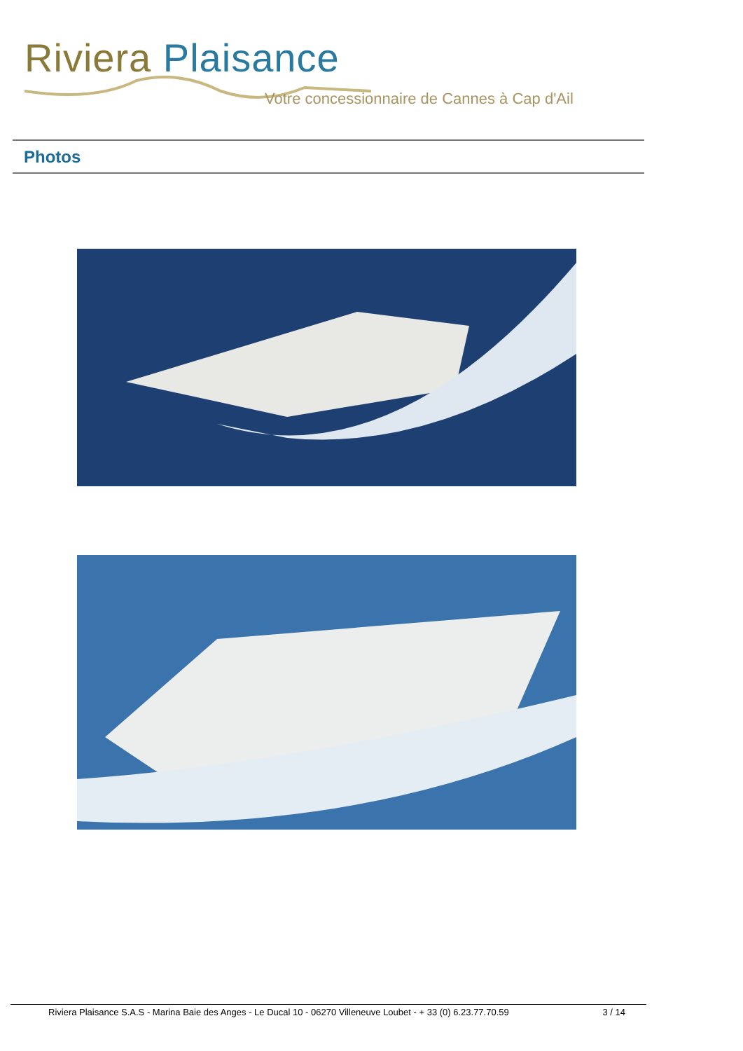Riviera Plaisance
Votre concessionnaire de Cannes à Cap d'Ail
Photos
Riviera Plaisance S.A.S - Marina Baie des Anges - Le Ducal 10 - 06270 Villeneuve Loubet - + 33 (0) 6.23.77.70.59 3 / 14